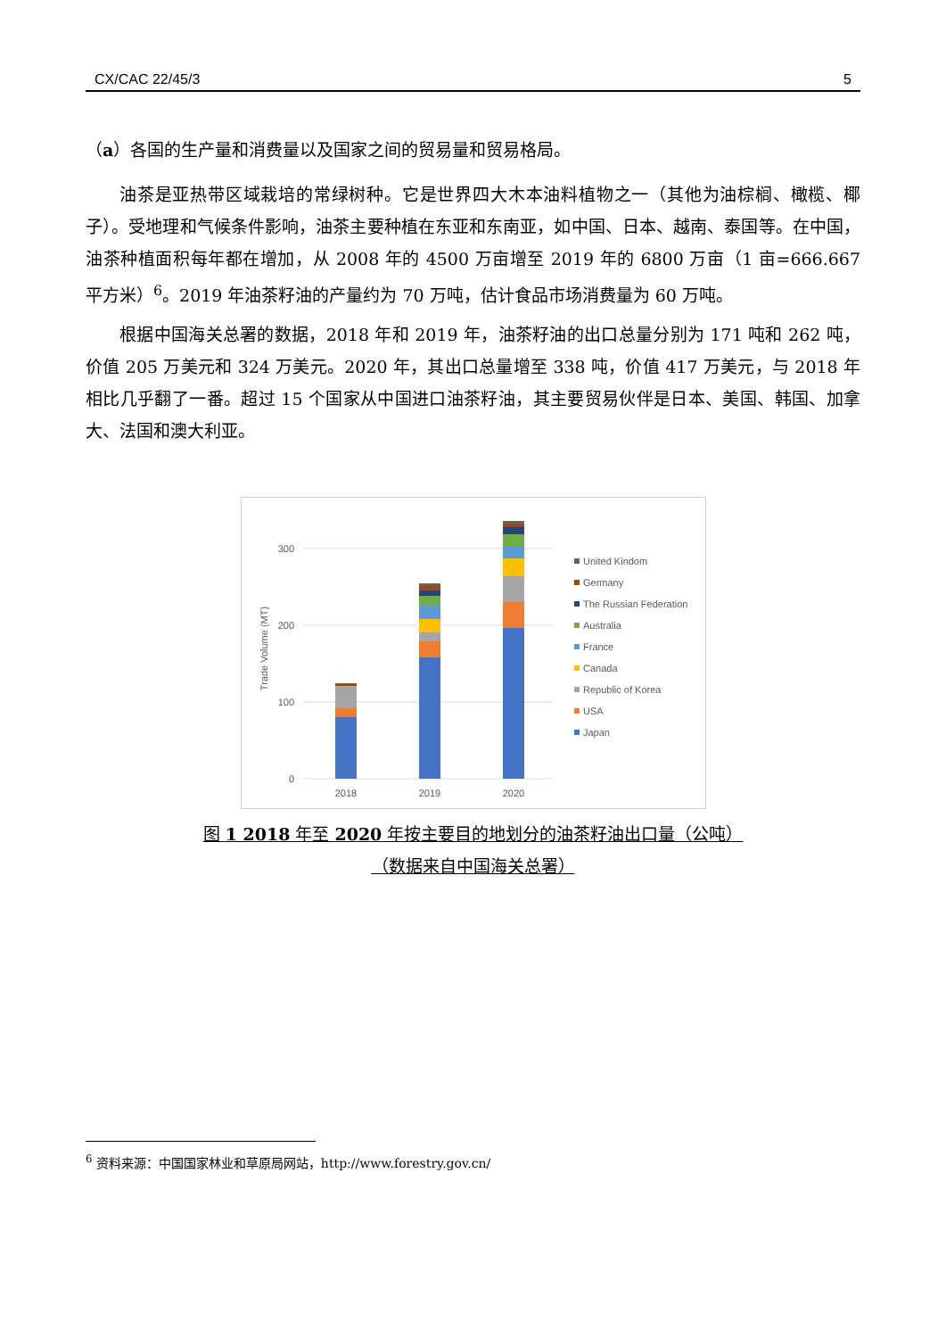CX/CAC 22/45/3 5
（a）各国的生产量和消费量以及国家之间的贸易量和贸易格局。
油茶是亚热带区域栽培的常绿树种。它是世界四大木本油料植物之一（其他为油棕榈、橄榄、椰子）。受地理和气候条件影响，油茶主要种植在东亚和东南亚，如中国、日本、越南、泰国等。在中国，油茶种植面积每年都在增加，从 2008 年的 4500 万亩增至 2019 年的 6800 万亩（1 亩=666.667 平方米）<sup>6</sup>。2019 年油茶籽油的产量约为 70 万吨，估计食品市场消费量为 60 万吨。
根据中国海关总署的数据，2018 年和 2019 年，油茶籽油的出口总量分别为 171 吨和 262 吨，价值 205 万美元和 324 万美元。2020 年，其出口总量增至 338 吨，价值 417 万美元，与 2018 年相比几乎翻了一番。超过 15 个国家从中国进口油茶籽油，其主要贸易伙伴是日本、美国、韩国、加拿大、法国和澳大利亚。
300
200
100
0
Trade Volume (MT)
2018
2019
2020
United Kindom
Germany
The Russian Federation
Australia
France
Canada
Republic of Korea
USA
Japan
图 1 2018 年至 2020 年按主要目的地划分的油茶籽油出口量（公吨）
（数据来自中国海关总署）
<sup>6</sup> 资料来源：中国国家林业和草原局网站，http://www.forestry.gov.cn/